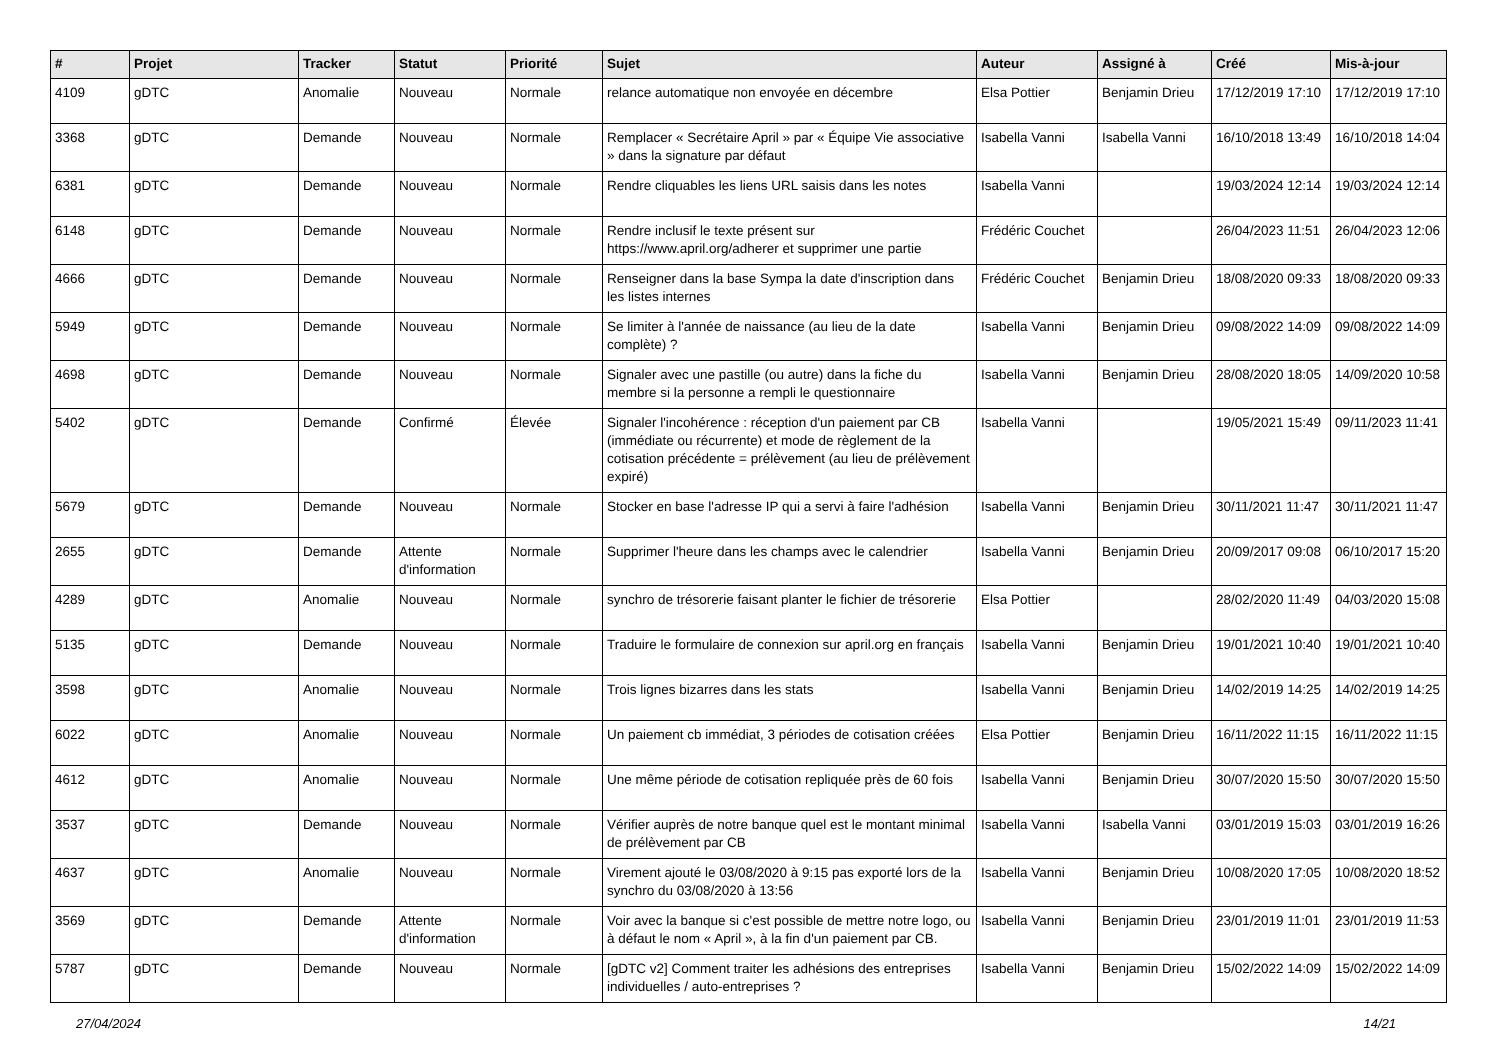| # | Projet | Tracker | Statut | Priorité | Sujet | Auteur | Assigné à | Créé | Mis-à-jour |
| --- | --- | --- | --- | --- | --- | --- | --- | --- | --- |
| 4109 | gDTC | Anomalie | Nouveau | Normale | relance automatique non envoyée en décembre | Elsa Pottier | Benjamin Drieu | 17/12/2019 17:10 | 17/12/2019 17:10 |
| 3368 | gDTC | Demande | Nouveau | Normale | Remplacer « Secrétaire April » par « Équipe Vie associative » dans la signature par défaut | Isabella Vanni | Isabella Vanni | 16/10/2018 13:49 | 16/10/2018 14:04 |
| 6381 | gDTC | Demande | Nouveau | Normale | Rendre cliquables les liens URL saisis dans les notes | Isabella Vanni | | 19/03/2024 12:14 | 19/03/2024 12:14 |
| 6148 | gDTC | Demande | Nouveau | Normale | Rendre inclusif le texte présent sur https://www.april.org/adherer et supprimer une partie | Frédéric Couchet | | 26/04/2023 11:51 | 26/04/2023 12:06 |
| 4666 | gDTC | Demande | Nouveau | Normale | Renseigner dans la base Sympa la date d'inscription dans les listes internes | Frédéric Couchet | Benjamin Drieu | 18/08/2020 09:33 | 18/08/2020 09:33 |
| 5949 | gDTC | Demande | Nouveau | Normale | Se limiter à l'année de naissance (au lieu de la date complète) ? | Isabella Vanni | Benjamin Drieu | 09/08/2022 14:09 | 09/08/2022 14:09 |
| 4698 | gDTC | Demande | Nouveau | Normale | Signaler avec une pastille (ou autre) dans la fiche du membre si la personne a rempli le questionnaire | Isabella Vanni | Benjamin Drieu | 28/08/2020 18:05 | 14/09/2020 10:58 |
| 5402 | gDTC | Demande | Confirmé | Élevée | Signaler l'incohérence : réception d'un paiement par CB (immédiate ou récurrente) et mode de règlement de la cotisation précédente = prélèvement (au lieu de prélèvement expiré) | Isabella Vanni | | 19/05/2021 15:49 | 09/11/2023 11:41 |
| 5679 | gDTC | Demande | Nouveau | Normale | Stocker en base l'adresse IP qui a servi à faire l'adhésion | Isabella Vanni | Benjamin Drieu | 30/11/2021 11:47 | 30/11/2021 11:47 |
| 2655 | gDTC | Demande | Attente d'information | Normale | Supprimer l'heure dans les champs avec le calendrier | Isabella Vanni | Benjamin Drieu | 20/09/2017 09:08 | 06/10/2017 15:20 |
| 4289 | gDTC | Anomalie | Nouveau | Normale | synchro de trésorerie faisant planter le fichier de trésorerie | Elsa Pottier | | 28/02/2020 11:49 | 04/03/2020 15:08 |
| 5135 | gDTC | Demande | Nouveau | Normale | Traduire le formulaire de connexion sur april.org en français | Isabella Vanni | Benjamin Drieu | 19/01/2021 10:40 | 19/01/2021 10:40 |
| 3598 | gDTC | Anomalie | Nouveau | Normale | Trois lignes bizarres dans les stats | Isabella Vanni | Benjamin Drieu | 14/02/2019 14:25 | 14/02/2019 14:25 |
| 6022 | gDTC | Anomalie | Nouveau | Normale | Un paiement cb immédiat, 3 périodes de cotisation créées | Elsa Pottier | Benjamin Drieu | 16/11/2022 11:15 | 16/11/2022 11:15 |
| 4612 | gDTC | Anomalie | Nouveau | Normale | Une même période de cotisation repliquée près de 60 fois | Isabella Vanni | Benjamin Drieu | 30/07/2020 15:50 | 30/07/2020 15:50 |
| 3537 | gDTC | Demande | Nouveau | Normale | Vérifier auprès de notre banque quel est le montant minimal de prélèvement par CB | Isabella Vanni | Isabella Vanni | 03/01/2019 15:03 | 03/01/2019 16:26 |
| 4637 | gDTC | Anomalie | Nouveau | Normale | Virement ajouté le 03/08/2020 à 9:15 pas exporté lors de la synchro du 03/08/2020 à 13:56 | Isabella Vanni | Benjamin Drieu | 10/08/2020 17:05 | 10/08/2020 18:52 |
| 3569 | gDTC | Demande | Attente d'information | Normale | Voir avec la banque si c'est possible de mettre notre logo, ou à défaut le nom « April », à la fin d'un paiement par CB. | Isabella Vanni | Benjamin Drieu | 23/01/2019 11:01 | 23/01/2019 11:53 |
| 5787 | gDTC | Demande | Nouveau | Normale | [gDTC v2] Comment traiter les adhésions des entreprises individuelles / auto-entreprises ? | Isabella Vanni | Benjamin Drieu | 15/02/2022 14:09 | 15/02/2022 14:09 |
27/04/2024 14/21